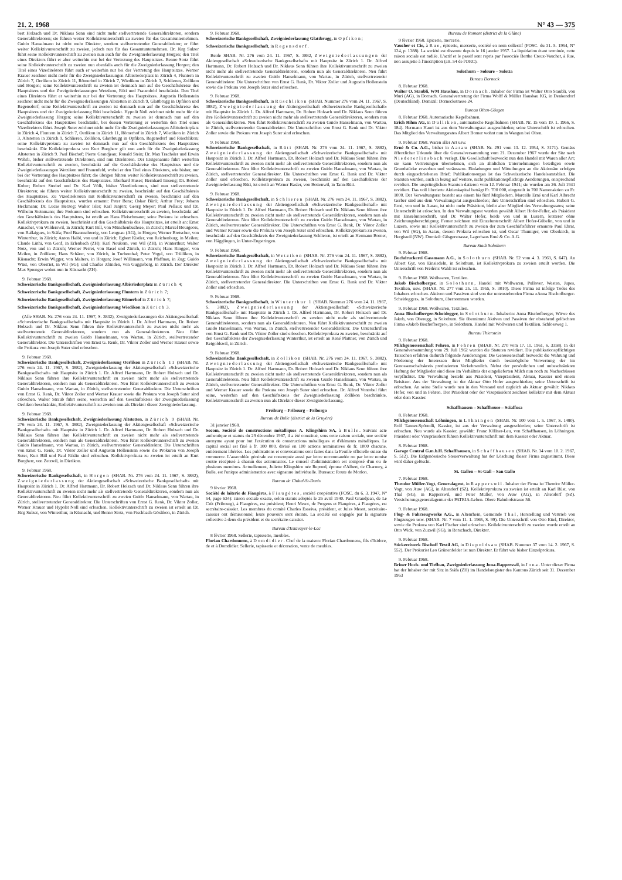21. 2. 1968 N° 43 — 375
bert Holzach und Dr. Niklaus Senn sind nicht mehr stellvertretende Generaldirektoren, sondern Generaldirektoren; sie führen weiter Kollektivunterschrift zu zweien für das Gesamtunternehmen. Guido Hanselmann ist nicht mehr Direktor, sondern stellvertretender Generaldirektor; er führt weiter Kollektivunterschrift zu zweien, jedoch nun für das Gesamtunternehmen. Dr. Jürg Sulzer führt seine Kollektivunterschrift zu zweien nun auch für die Zweigniederlassung Horgen; den Titel eines Direktors führt er aber weiterhin nur bei der Vertretung des Hauptsitzes. Benno Stotz führt seine Kollektivunterschrift zu zweien nun ebenfalls auch für die Zweigniederlassung Horgen; den Titel eines Vizedirektors führt auch er weiterhin nur bei der Vertretung des Hauptsitzes. Werner Krauer zeichnet nicht mehr für die Zweigniederlassungen Albisriederplatz in Zürich 4, Fluntern in Zürich 7, Oerlikon in Zürich 11, Römerhof in Zürich 7, Wiedikon in Zürich 3, Schlieren, Zollikon und Horgen; seine Kollektivunterschrift zu zweien ist demnach nun auf die Geschäftskreise des Hauptsitzes und der Zweigniederlassungen Wetzikon, Rüti und Frauenfeld beschränkt. Den Titel eines Direktors führt er weiterhin nur bei der Vertretung des Hauptsitzes. Augustin Hollenstein zeichnet nicht mehr für die Zweigniederlassungen Altstetten in Zürich 9, Glattbrugg in Opfikon und Regensdorf; seine Kollektivunterschrift zu zweien ist demnach nun auf die Geschäftskreise des Hauptsitzes und der Zweigniederlassung Rüti beschränkt. Hypolit Noll zeichnet nicht mehr für die Zweigniederlassung Horgen; seine Kollektivunterschrift zu zweien ist demnach nun auf den Geschäftskreis des Hauptsitzes beschränkt, bei dessen Vertretung er weiterhin den Titel eines Vizedirektors führt. Joseph Suter zeichnet nicht mehr für die Zweigniederlassungen Albisriederplatz in Zürich 4, Fluntern in Zürich 7, Oerlikon in Zürich 11, Römerhof in Zürich 7, Wiedikon in Zürich 3, Altstetten in Zürich 9, Schlieren, Zollikon, Glattbrugg in Opfikon, Regensdorf und Rüschlikon; seine Kollektivprokura zu zweien ist demnach nun auf den Geschäftskreis des Hauptsitzes beschränkt. Die Kollektivprokura von Kurt Burgherr gilt nun auch für die Zweigniederlassung Altstetten in Zürich 9. Paul Bischof; Pierre Grandjean; Ronald Stein; Dr. Max Trachsler und Erwin Wehrli, bisher stellvertretende Direktoren, sind nun Direktoren. Der Erstgenannte führt weiterhin Kollektivunterschrift zu zweien, beschränkt auf die Geschäftskreise des Hauptsitzes und die Zweigniederlassungen Wetzikon und Frauenfeld, wobei er den Titel eines Direktors, wie bisher, nur bei der Vertretung des Hauptsitzes führt; die übrigen führen weiter Kollektivunterschrift zu zweien, beschränkt auf den Geschäftskreis des Hauptsitzes. Eberhard Huser; Bernhard Imseng; Dr. Robert Kober; Robert Strebel und Dr. Karl Völk, bisher Vizedirektoren, sind nun stellvertretende Direktoren; sie führen weiter Kollektivunterschrift zu zweien, beschränkt auf den Geschäftskreis des Hauptsitzes. Zu Vizedirektoren mit Kollektivunterschrift zu zweien, beschränkt auf den Geschäftskreis des Hauptsitzes, wurden ernannt: Peter Benz; Oskar Bürli; Arthur Frey; Johann Heckmann; Dr. Lucas Herzog; Walter Isler; Karl Janjöri; Georg Meyer; Paul Pellaux und Dr. Wilhelm Steinmann; ihre Prokuren sind erloschen. Kollektivunterschrift zu zweien, beschränkt auf den Geschäftskreis des Hauptsitzes, ist erteilt an Hans Fleischmann; seine Prokura ist erloschen. Kollektivprokura zu zweien, beschränkt auf den Geschäftskreis des Hauptsitzes, ist erteilt an: Ernst Amacher, von Wilderswil, in Zürich; Kurt Bill, von Münchenbuchsee, in Zürich; Marcel Bourgeois, von Ballaigues, in Stäfa; Fred Braunschweig, von Lengnau (AG), in Horgen; Werner Bretscher, von Winterthur, in Zürich; Anton Haibl, von und in Zürich; Egbert Kistler, von Reichenburg, in Meilen; Claude Lüthi, von Genf, in Erlenbach (ZH); Karl Neukom, von Wil (ZH), in Winterthur; Walter Notz, von und in Zürich; Werner Perret, von Basel und Zürich, in Zürich; Hans Ringger, von Meilen, in Zollikon; Hans Schärer, von Zürich, in Turbenthal; Peter Vogel, von Trüllikon, in Küsnacht; Erwin Wigger, von Malters, in Horgen; Josef Willimann, von Pfaffnau, in Zug; Guido Wüst, von Oberriet, in Wil (SG); und Charles Zbinden, von Guggisberg, in Zürich. Der Direktor Max Sprenger wohnt nun in Küsnacht (ZH).
9. Februar 1968.
Schweizerische Bankgesellschaft, Zweigniederlassung Albisriederplatz in Zürich 4;
Schweizerische Bankgesellschaft, Zweigniederlassung Fluntern in Zürich 7;
Schweizerische Bankgesellschaft, Zweigniederlassung Römerhof in Zürich 7;
Schweizerische Bankgesellschaft, Zweigniederlassung Wiedikon in Zürich 3.
(Alle SHAB. Nr. 276 vom 24. 11. 1967, S. 3832), Zweigniederlassungen der Aktiengesellschaft «Schweizerische Bankgesellschaft» mit Hauptsitz in Zürich 1. Dr. Alfred Hartmann, Dr. Robert Holzach und Dr. Niklaus Senn führen ihre Kollektivunterschrift zu zweien nicht mehr als stellvertretende Generaldirektoren, sondern nun als Generaldirektoren. Neu führt Kollektivunterschrift zu zweien Guido Hanselmann, von Wartau, in Zürich, stellvertretender Generaldirektor. Die Unterschriften von Ernst G. Renk, Dr. Viktor Zoller und Werner Krauer sowie die Prokura von Joseph Suter sind erloschen.
9. Februar 1968.
Schweizerische Bankgesellschaft, Zweigniederlassung Oerlikon in Zürich 11 (SHAB. Nr. 276 vom 24. 11. 1967, S. 3882), Zweigniederlassung der Aktiengesellschaft «Schweizerische Bankgesellschaft» mit Hauptsitz in Zürich 1. Dr. Alfred Hartmann, Dr. Robert Holzach und Dr. Niklaus Senn führen ihre Kollektivunterschrift zu zweien nicht mehr als stellvertretende Generaldirektoren, sondern nun als Generaldirektoren. Neu führt Kollektivunterschrift zu zweien Guido Hanselmann, von Wartau, in Zürich, stellvertretender Generaldirektor. Die Unterschriften von Ernst G. Renk, Dr. Viktor Zoller und Werner Krauer sowie die Prokura von Joseph Suter sind erloschen. Walter Straub führt seine, weiterhin auf den Geschäftskreis der Zweigniederlassung Oerlikon beschränkte, Kollektivunterschrift zu zweien nun als Direktor dieser Zweigniederlassung.
9. Februar 1968.
Schweizerische Bankgesellschaft, Zweigniederlassung Altstetten, in Zürich 9 (SHAB. Nr. 276 vom 24. 11. 1967, S. 3882), Zweigniederlassung der Aktiengesellschaft «Schweizerische Bankgesellschaft» mit Hauptsitz in Zürich 1. Dr. Alfred Hartmann, Dr. Robert Holzach und Dr. Niklaus Senn führen ihre Kollektivunterschrift zu zweien nicht mehr als stellvertretende Generaldirektoren, sondern nun als Generaldirektoren. Neu führt Kollektivunterschrift zu zweien Guido Hanselmann, von Wartau, in Zürich, stellvertretender Generaldirektor. Die Unterschriften von Ernst G. Renk, Dr. Viktor Zoller und Augustin Hollenstein sowie die Prokuren von Joseph Suter, Kurt Bill und Paul Riklin sind erloschen. Kollektivprokura zu zweien ist erteilt an Kurt Burgherr, von Zetzwil, in Dietikon.
9. Februar 1968.
Schweizerische Bankgesellschaft, in Horgen (SHAB. Nr. 276 vom 24. 11. 1967, S. 3882), Zweigniederlassung der Aktiengesellschaft «Schweizerische Bankgesellschaft» mit Hauptsitz in Zürich 1. Dr. Alfred Hartmann, Dr. Robert Holzach und Dr. Niklaus Senn führen ihre Kollektivunterschrift zu zweien nicht mehr als stellvertretende Generaldirektoren, sondern nun als Generaldirektoren. Neu führt Kollektivunterschrift zu zweien Guido Hanselmann, von Wartau, in Zürich, stellvertretender Generaldirektor. Die Unterschriften von Ernst G. Renk, Dr. Viktor Zoller, Werner Krauer und Hypolit Noll sind erloschen. Kollektivunterschrift zu zweien ist erteilt an Dr. Jürg Sulzer, von Winterthur, in Küsnacht, und Benno Stotz, von Fischbach-Göslikon, in Zürich.
9. Februar 1968.
Schweizerische Bankgesellschaft, Zweigniederlassung Glattbrugg, in Opfikon;
Schweizerische Bankgesellschaft, in Regensdorf.
Beide SHAB. Nr. 276 vom 24. 11. 1967, S. 3882, Zweigniederlassungen der Aktiengesellschaft «Schweizerische Bankgesellschaft» mit Hauptsitz in Zürich 1. Dr. Alfred Hartmann, Dr. Robert Holzach und Dr. Niklaus Senn führen ihre Kollektivunterschrift zu zweien nicht mehr als stellvertretende Generaldirektoren, sondern nun als Generaldirektoren. Neu führt Kollektivunterschrift zu zweien Guido Hanselmann, von Wartau, in Zürich, stellvertretender Generaldirektor. Die Unterschriften von Ernst G. Renk, Dr. Viktor Zoller und Augustin Hollenstein sowie die Prokura von Joseph Suter sind erloschen.
9. Februar 1968.
Schweizerische Bankgesellschaft, in Rüschlikon (SHAB. Nummer 276 vom 24. 11. 1967, S. 3882), Zweigniederlassung der Aktiengesellschaft «Schweizerische Bankgesellschaft» mit Hauptsitz in Zürich 1. Dr. Alfred Hartmann, Dr. Robert Holzach und Dr. Niklaus Senn führen ihre Kollektivunterschrift zu zweien nicht mehr als stellvertretende Generaldirektoren, sondern nun als Generaldirektoren. Neu führt Kollektivunterschrift zu zweien Guido Hanselmann, von Wartau, in Zürich, stellvertretender Generaldirektor. Die Unterschriften von Ernst G. Renk und Dr. Viktor Zoller sowie die Prokura von Joseph Suter sind erloschen.
9. Februar 1968.
Schweizerische Bankgesellschaft, in Rüti (SHAB. Nr. 276 vom 24. 11. 1967, S. 3882), Zweigniederlassung der Aktiengesellschaft «Schweizerische Bankgesellschaft» mit Hauptsitz in Zürich 1. Dr. Alfred Hartmann, Dr. Robert Holzach und Dr. Niklaus Senn führen ihre Kollektivunterschrift zu zweien nicht mehr als stellvertretende Generaldirektoren, sondern nun als Generaldirektoren. Neu führt Kollektivunterschrift zu zweien Guido Hanselmann, von Wartau, in Zürich, stellvertretender Generaldirektor. Die Unterschriften von Ernst G. Renk und Dr. Viktor Zoller sind erloschen. Kollektivprokura zu zweien, beschränkt auf den Geschäftskreis der Zweigniederlassung Rüti, ist erteilt an Werner Basler, von Bottenwil, in Tann-Rüti.
9. Februar 1968.
Schweizerische Bankgesellschaft, in Schlieren (SHAB. Nr. 276 vom 24. 11. 1967, S. 3882), Zweigniederlassung der Aktiengesellschaft «Schweizerische Bankgesellschaft» mit Hauptsitz in Zürich 1. Dr. Alfred Hartmann, Dr. Robert Holzach und Dr. Niklaus Senn führen ihre Kollektivunterschrift zu zweien nicht mehr als stellvertretende Generaldirektoren, sondern nun als Generaldirektoren. Neu führt Kollektivunterschrift zu zweien Guido Hanselmann, von Wartau, in Zürich, stellvertretender Generaldirektor. Die Unterschriften von Ernst G. Renk, Dr. Viktor Zoller und Werner Krauer sowie die Prokura von Joseph Suter sind erloschen. Kollektivprokura zu zweien, beschränkt auf den Geschäftskreis der Zweigniederlassung Schlieren, ist erteilt an Hermann Borner, von Hägglingen, in Unter-Engstringen.
9. Februar 1968.
Schweizerische Bankgesellschaft, in Wetzikon (SHAB. Nr. 276 vom 24. 11. 1967, S. 3882), Zweigniederlassung der Aktiengesellschaft «Schweizerische Bankgesellschaft» mit Hauptsitz in Zürich 1. Dr. Alfred Hartmann, Dr. Robert Holzach und Dr. Niklaus Senn führen ihre Kollektivunterschrift zu zweien nicht mehr als stellvertretende Generaldirektoren, sondern nun als Generaldirektoren. Neu führt Kollektivunterschrift zu zweien Guido Hanselmann, von Wartau, in Zürich, stellvertretender Generaldirektor. Die Unterschriften von Ernst G. Renk und Dr. Viktor Zoller sind erloschen.
9. Februar 1968.
Schweizerische Bankgesellschaft, in Winterthur 1 (SHAB. Nummer 276 vom 24. 11. 1967, S. 3882), Zweigniederlassung der Aktiengesellschaft «Schweizerische Bankgesellschaft» mit Hauptsitz in Zürich 1. Dr. Alfred Hartmann, Dr. Robert Holzach und Dr. Niklaus Senn führen ihre Kollektivunterschrift zu zweien nicht mehr als stellvertretende Generaldirektoren, sondern nun als Generaldirektoren. Neu führt Kollektivunterschrift zu zweien Guido Hanselmann, von Wartau, in Zürich, stellvertretender Generaldirektor. Die Unterschriften von Ernst G. Renk und Dr. Viktor Zoller sind erloschen. Kollektivprokura zu zweien, beschränkt auf den Geschäftskreis der Zweigniederlassung Winterthur, ist erteilt an René Plattner, von Zürich und Reigoldswil, in Zürich.
9. Februar 1968.
Schweizerische Bankgesellschaft, in Zollikon (SHAB. Nr. 276 vom 24. 11. 1967, S. 3882), Zweigniederlassung der Aktiengesellschaft «Schweizerische Bankgesellschaft» mit Hauptsitz in Zürich 1. Dr. Alfred Hartmann, Dr. Robert Holzach und Dr. Niklaus Senn führen ihre Kollektivunterschrift zu zweien nicht mehr als stellvertretende Generaldirektoren, sondern nun als Generaldirektoren. Neu führt Kollektivunterschrift zu zweien Guido Hanselmann, von Wartau, in Zürich, stellvertretender Generaldirektor. Die Unterschriften von Ernst G. Renk, Dr. Viktor Zoller und Werner Krauer sowie die Prokura von Joseph Suter sind erloschen. Dr. Alfred Vontobel führt seine, weiterhin auf den Geschäftskreis der Zweigniederlassung Zollikon beschränkte, Kollektivunterschrift zu zweien nun als Direktor dieser Zweigniederlassung.
Freiburg – Fribourg – Friborgo
Bureau de Bulle (district de la Gruyère)
31 janvier 1968.
Socom, Société de constructions métalliques A. Klingshirn SA, à Bulle. Suivant acte authentique et statuts du 29 décembre 1967, il a été constitué, sous cette raison sociale, une société anonyme ayant pour but l'exécution de constructions métalliques et d'éléments métalliques. Le capital social est fixé à fr. 100 000, divisé en 100 actions nominatives de fr. 1000 chacune, entièrement libérées. Les publications et convocations sont faites dans la Feuille officielle suisse du commerce. L'assemblée générale est convoquée aussi par lettre recommandée ou par lettre remise contre récépissé à chacun des actionnaires. Le conseil d'administration est composé d'un ou de plusieurs membres. Actuellement, Juliette Klingshirn née Repond, épouse d'Albert, de Charmey, à Bulle, est l'unique administratrice avec signature individuelle. Bureaux: Route de Morlon.
Bureau de Châtel-St-Denis
9 février 1968.
Société de laiterie de Fiaugères, à Fiaugères, société coopérative (FOSC. du 6. 3. 1947, N° 54, page 634): raison sociale exacte, selon statuts adoptés le 26 avril 1940. Paul Grandjean, de Le Crêt (Fribourg), à Fiaugères, est président; Henri Mesot, de Progens et Fiaugères, à Fiaugères, est secrétaire-caissier. Les membres du comité Charles Esseiva, président, et Jules Mesot, secrétaire-caissier ont démissionné; leurs pouvoirs sont éteints. La société est engagée par la signature collective à deux du président et du secrétaire-caissier.
Bureau d'Estavayer-le-Lac
8 février 1968. Sellerie, tapisserie, meubles.
Florian Chardonnens, à Domdidier. Chef de la maison: Florian Chardonnens, fils d'Isidore, de et à Domdidier. Sellerie, tapisserie et décoration, vente de meubles.
Bureau de Romont (district de la Glâne)
9 février 1968. Epicerie, mercerie.
Vaucher et Cie, à Rue, épicerie, mercerie, société en nom collectif (FOSC. du 31. 5. 1954, N° 124, p. 1388). La société est dissoute depuis le 16 janvier 1957. La liquidation étant terminée, cette raison sociale est radiée. L'actif et le passif sont repris par l'associée Berthe Creux-Vaucher, à Rue, non assujetie à l'inscription (art. 54 de l'ORC).
Solothurn – Soleure – Soletta
Bureau Dorneck
8. Februar 1968.
Walter O. Staubli, WM Haushau, in Dornach. Inhaber der Firma ist Walter Otto Staubli, von Muri (AG), in Dornach. Generalvertretung der Firma Wolff & Müller Hausbau KG, in Denkendorf (Deutschland). Domizil: Dorneckstrasse 24.
Bureau Olten-Gösgen
8. Februar 1968. Automatische Kegelbahnen.
Erich Rihm AG, in Dulliken, automatische Kegelbahnen (SHAB. Nr. 15 vom 19. 1. 1966, S. 184). Hermann Hauri ist aus dem Verwaltungsrat ausgeschieden; seine Unterschrift ist erloschen. Das Mitglied des Verwaltungsrates Albert Borner wohnt nun in Wangen bei Olten.
9. Februar 1968. Waren aller Art usw.
Erné & Co. A.G., bisher in Aarau (SHAB. Nr. 291 vom 13. 12. 1954, S. 3171). Gemäss öffentlicher Urkunde über die Generalversammlung vom 21. Dezember 1967 wurde der Sitz nach Niedererlinsbach verlegt. Die Gesellschaft bezweckt nun den Handel mit Waren aller Art; sie kann Vertretungen übernehmen, sich an ähnlichen Unternehmungen beteiligen sowie Grundstücke erwerben und veräussern. Einladungen und Mitteilungen an die Aktionäre erfolgen durch eingeschriebenen Brief; Publikationsorgan ist das Schweizerische Handelsamtsblatt. Die Statuten wurden, auch in bezug auf weitere, nicht publikationspflichtige Aenderungen, entsprechend revidiert. Die ursprünglichen Statuten datieren vom 12. Februar 1941; sie wurden am 26. Juli 1941 revidiert. Das voll liberierte Aktienkapital beträgt Fr. 700 000, eingeteilt in 700 Namenaktien zu Fr. 1000. Der Verwaltungsrat besteht aus einem bis fünf Mitgliedern. Marcelle Erné und Karl Albrecht Gerber sind aus dem Verwaltungsrat ausgeschieden; ihre Unterschriften sind erloschen. Hubert G. Erné, von und in Aarau, ist nicht mehr Präsident, bleibt aber Mitglied des Verwaltungsrates; seine Unterschrift ist erloschen. In den Verwaltungsrat wurden gewählt Albert Hofer-Feller, als Präsident mit Einzelunterschrift, und Dr. Walter Hofer, beide von und in Luzern, letzterer ohne Zeichnungsberechtigung. Ferner zeichnen mit Einzelunterschrift Albert Hofer-Gübelin, von und in Luzern, sowie mit Kollektivunterschrift zu zweien der zum Geschäftsführer ernannte Paul Ehrat, von Wil (SG), in Aarau, dessen Prokura erloschen ist, und Oscar Thumiger, von Oberkirch, in Hergiswil (NW). Domizil: Gösgerstrasse, Lagerhaus Erné & Co. A.G.
Bureau Stadt Solothurn
9. Februar 1968.
Buchdruckerei Gassmann A.G., in Solothurn (SHAB. Nr. 52 vom 4. 3. 1963, S. 647). An Albert Gyr, von Einsiedeln, in Solothurn, ist Kollektivprokura zu zweien erteilt worden. Die Unterschrift von Frédéric Wahli ist erloschen.
9. Februar 1968. Wollwaren, Textilien.
Jakob Bischofberger, in Solothurn, Handel mit Wollwaren, Pullover, Westen, Jupes, Textilien, usw. (SHAB. Nr. 277 vom 25. 11. 1955, S. 3010). Diese Firma ist infolge Todes des Inhabers erloschen. Aktiven und Passiven sind von der untenstehenden Firma «Anna Bischofberger-Scheidegger», in Solothurn, übernommen worden.
9. Februar 1968. Wollwaren, Textilien.
Anna Bischofberger-Scheidegger, in Solothurn. Inhaberin: Anna Bischofberger, Witwe des Jakob, von Oberegg, in Solothurn. Sie übernimmt Aktiven und Passiven der obstehend gelöschten Firma «Jakob Bischofberger», in Solothurn. Handel mit Wollwaren und Textilien. Schlossweg 1.
Bureau Thierstein
9. Februar 1968.
Milchgenossenschaft Fehren, in Fehren (SHAB. Nr. 270 vom 17. 11. 1961, S. 3358). In der Generalversammlung vom 29. Juli 1962 wurden die Statuten revidiert. Die publikationspflichtigen Tatsachen erfahren dadurch folgende Aenderungen: Die Genossenschaft bezweckt die Wahrung und Förderung der Interessen ihrer Mitglieder durch bestmögliche Verwertung der im Genossenschaftskreis produzierten Verkehrsmilch. Nebst der persönlichen und unbeschränkten Haftung der Mitglieder sind diese im Verhältnis der eingelieferten Milch nun noch zu Nachschüssen verpflichtet. Die Verwaltung besteht aus Präsident, Vizepräsident, Aktuar, Kassier und einem Beisitzer. Aus der Verwaltung ist der Aktuar Otto Hofer ausgeschieden; seine Unterschrift ist erloschen. An seine Stelle wurde neu in den Vorstand und zugleich als Aktuar gewählt: Niklaus Hofer, von und in Fehren. Der Präsident oder der Vizepräsident zeichnet kollektiv mit dem Aktuar oder dem Kassier.
Schaffhausen – Schaffhouse – Sciaffusa
8. Februar 1968.
Milchgenossenschaft Löhningen, in Löhningen (SHAB. Nr. 100 vom 1. 5. 1967, S. 1480). Rolf Tanner-Spörndli, Kassier, ist aus der Verwaltung ausgeschieden; seine Unterschrift ist erloschen. Neu wurde als Kassier, gewählt: Franz Köllner-Leu, von Schaffhausen, in Löhningen. Präsident oder Vizepräsident führen Kollektivunterschrift mit dem Kassier oder Aktuar.
8. Februar 1968.
Garage Central G.m.b.H. Schaffhausen, in Schaffhausen (SHAB. Nr. 34 vom 10. 2. 1967, S. 512). Die Eidgenössische Steuerverwaltung hat der Löschung dieser Firma zugestimmt. Diese wird daher gelöscht.
St. Gallen – St-Gall – San Gallo
7. Februar 1968.
Theodor Müller-Vogt, Generalagent, in Rapperswil. Inhaber der Firma ist Theodor Müller-Vogt, von Auw (AG), in Altendorf (SZ). Kollektivprokura zu zweien ist erteilt an Karl Rüst, von Thal (SG), in Rapperswil, und Peter Müller, von Auw (AG), in Altendorf (SZ). Versicherungsgeneralagentur der PATRIA-Leben. Obere Bahnhofstrasse 56.
9. Februar 1968.
Flug- & Fahrzeugwerke A.G., in Altenrhein, Gemeinde Thal, Herstellung und Vertrieb von Flugzeugen usw. (SHAB. Nr. 7 vom 11. 1. 1965, S. 99). Die Unterschrift von Otto Eitel, Direktor, sowie die Prokura von Karl Fischer sind erloschen. Kollektivunterschrift zu zweien wurde erteilt an Otto Wick, von Zuzwil (SG), in Rorschach, Direktor.
9. Februar 1968.
Stickereiwerk Bischoff Textil AG, in Diepoldsau (SHAB. Nummer 37 vom 14. 2. 1967, S. 552). Der Prokurist Leo Grünenfelder ist nun Direktor. Er führt wie bisher Einzelprokura.
9. Februar 1968.
Briner Hoch- und Tiefbau, Zweigniederlassung Jona-Rapperswil, in Jona. Unter dieser Firma hat der Inhaber der mit Sitz in Stäfa (ZH) im Handelsregister des Kantons Zürich seit 31. Dezember 1963